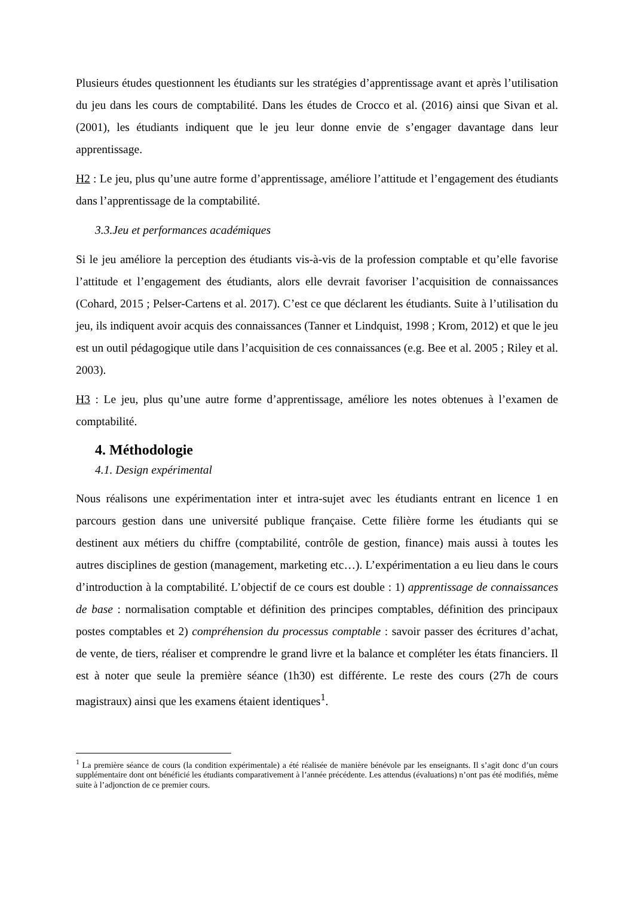Plusieurs études questionnent les étudiants sur les stratégies d’apprentissage avant et après l’utilisation du jeu dans les cours de comptabilité. Dans les études de Crocco et al. (2016) ainsi que Sivan et al. (2001), les étudiants indiquent que le jeu leur donne envie de s’engager davantage dans leur apprentissage.
H2 : Le jeu, plus qu’une autre forme d’apprentissage, améliore l’attitude et l’engagement des étudiants dans l’apprentissage de la comptabilité.
3.3.Jeu et performances académiques
Si le jeu améliore la perception des étudiants vis-à-vis de la profession comptable et qu’elle favorise l’attitude et l’engagement des étudiants, alors elle devrait favoriser l’acquisition de connaissances (Cohard, 2015 ; Pelser-Cartens et al. 2017). C’est ce que déclarent les étudiants. Suite à l’utilisation du jeu, ils indiquent avoir acquis des connaissances (Tanner et Lindquist, 1998 ; Krom, 2012) et que le jeu est un outil pédagogique utile dans l’acquisition de ces connaissances (e.g. Bee et al. 2005 ; Riley et al. 2003).
H3 : Le jeu, plus qu’une autre forme d’apprentissage, améliore les notes obtenues à l’examen de comptabilité.
4. Méthodologie
4.1. Design expérimental
Nous réalisons une expérimentation inter et intra-sujet avec les étudiants entrant en licence 1 en parcours gestion dans une université publique française. Cette filière forme les étudiants qui se destinent aux métiers du chiffre (comptabilité, contrôle de gestion, finance) mais aussi à toutes les autres disciplines de gestion (management, marketing etc…). L’expérimentation a eu lieu dans le cours d’introduction à la comptabilité. L’objectif de ce cours est double : 1) apprentissage de connaissances de base : normalisation comptable et définition des principes comptables, définition des principaux postes comptables et 2) compréhension du processus comptable : savoir passer des écritures d’achat, de vente, de tiers, réaliser et comprendre le grand livre et la balance et compléter les états financiers. Il est à noter que seule la première séance (1h30) est différente. Le reste des cours (27h de cours magistraux) ainsi que les examens étaient identiques<sup>1</sup>.
<sup>1</sup> La première séance de cours (la condition expérimentale) a été réalisée de manière bénévole par les enseignants. Il s’agit donc d’un cours supplémentaire dont ont bénéficié les étudiants comparativement à l’année précédente. Les attendus (évaluations) n’ont pas été modifiés, même suite à l’adjonction de ce premier cours.